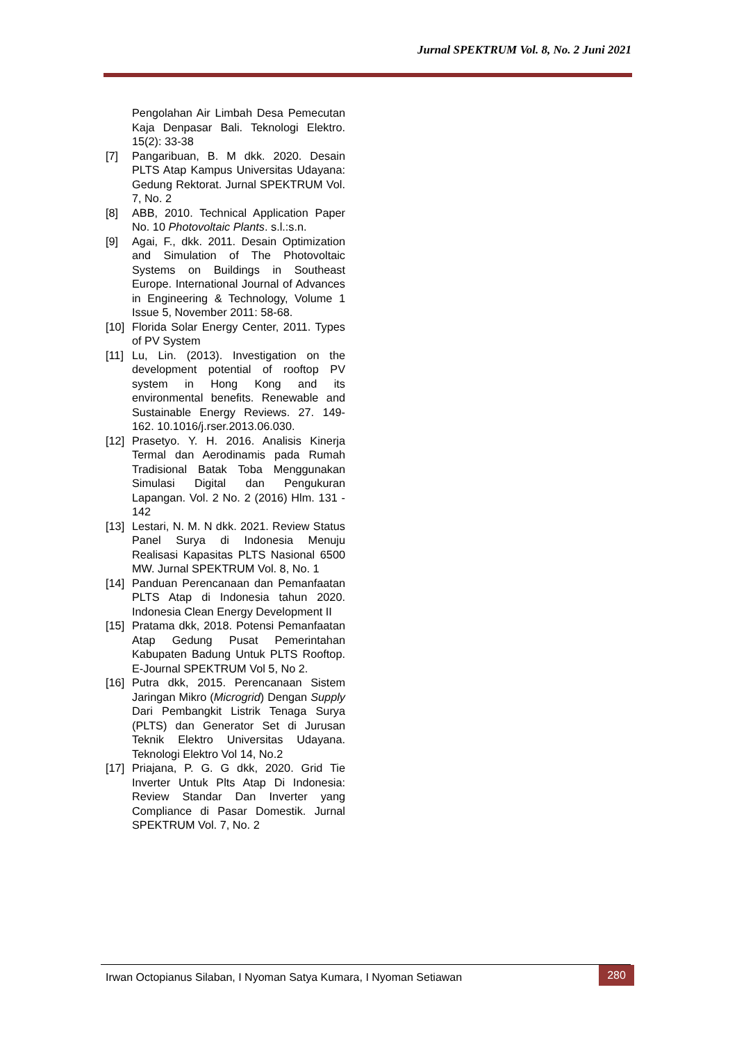Jurnal SPEKTRUM Vol. 8, No. 2 Juni 2021
Pengolahan Air Limbah Desa Pemecutan Kaja Denpasar Bali. Teknologi Elektro. 15(2): 33-38
[7] Pangaribuan, B. M dkk. 2020. Desain PLTS Atap Kampus Universitas Udayana: Gedung Rektorat. Jurnal SPEKTRUM Vol. 7, No. 2
[8] ABB, 2010. Technical Application Paper No. 10 Photovoltaic Plants. s.l.:s.n.
[9] Agai, F., dkk. 2011. Desain Optimization and Simulation of The Photovoltaic Systems on Buildings in Southeast Europe. International Journal of Advances in Engineering & Technology, Volume 1 Issue 5, November 2011: 58-68.
[10] Florida Solar Energy Center, 2011. Types of PV System
[11] Lu, Lin. (2013). Investigation on the development potential of rooftop PV system in Hong Kong and its environmental benefits. Renewable and Sustainable Energy Reviews. 27. 149-162. 10.1016/j.rser.2013.06.030.
[12] Prasetyo. Y. H. 2016. Analisis Kinerja Termal dan Aerodinamis pada Rumah Tradisional Batak Toba Menggunakan Simulasi Digital dan Pengukuran Lapangan. Vol. 2 No. 2 (2016) Hlm. 131 - 142
[13] Lestari, N. M. N dkk. 2021. Review Status Panel Surya di Indonesia Menuju Realisasi Kapasitas PLTS Nasional 6500 MW. Jurnal SPEKTRUM Vol. 8, No. 1
[14] Panduan Perencanaan dan Pemanfaatan PLTS Atap di Indonesia tahun 2020. Indonesia Clean Energy Development II
[15] Pratama dkk, 2018. Potensi Pemanfaatan Atap Gedung Pusat Pemerintahan Kabupaten Badung Untuk PLTS Rooftop. E-Journal SPEKTRUM Vol 5, No 2.
[16] Putra dkk, 2015. Perencanaan Sistem Jaringan Mikro (Microgrid) Dengan Supply Dari Pembangkit Listrik Tenaga Surya (PLTS) dan Generator Set di Jurusan Teknik Elektro Universitas Udayana. Teknologi Elektro Vol 14, No.2
[17] Priajana, P. G. G dkk, 2020. Grid Tie Inverter Untuk Plts Atap Di Indonesia: Review Standar Dan Inverter yang Compliance di Pasar Domestik. Jurnal SPEKTRUM Vol. 7, No. 2
Irwan Octopianus Silaban, I Nyoman Satya Kumara, I Nyoman Setiawan
280